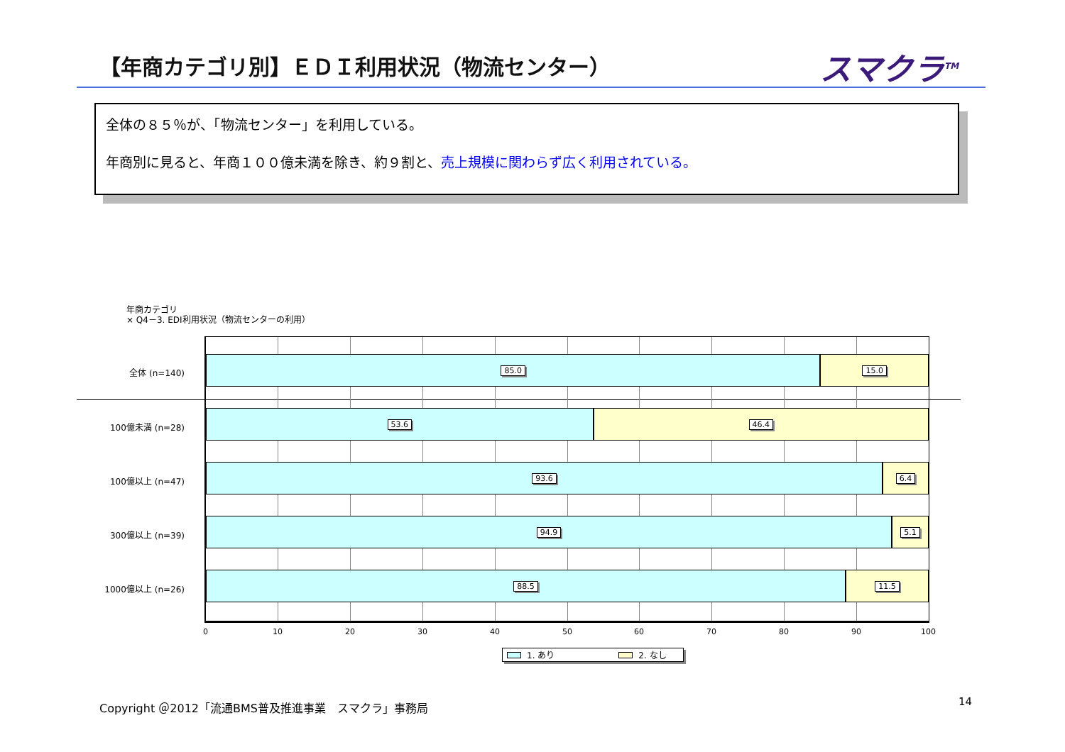【年商カテゴリ別】ＥＤＩ利用状況（物流センター）
スマクラ<sup>TM</sup>
全体の８５％が、「物流センター」を利用している。
年商別に見ると、年商１００億未満を除き、約９割と、売上規模に関わらず広く利用されている。
年商カテゴリ
× Q4－3. EDI利用状況（物流センターの利用）
全体 (n=140)
100億未満 (n=28)
100億以上 (n=47)
300億以上 (n=39)
1000億以上 (n=26)
85.0 15.0
53.6 46.4
93.6 6.4
94.9 5.1
88.5 11.5
0 10 20 30 40 50 60 70 80 90 100
1. あり 2. なし
Copyright ＠2012「流通BMS普及推進事業　スマクラ」事務局
14